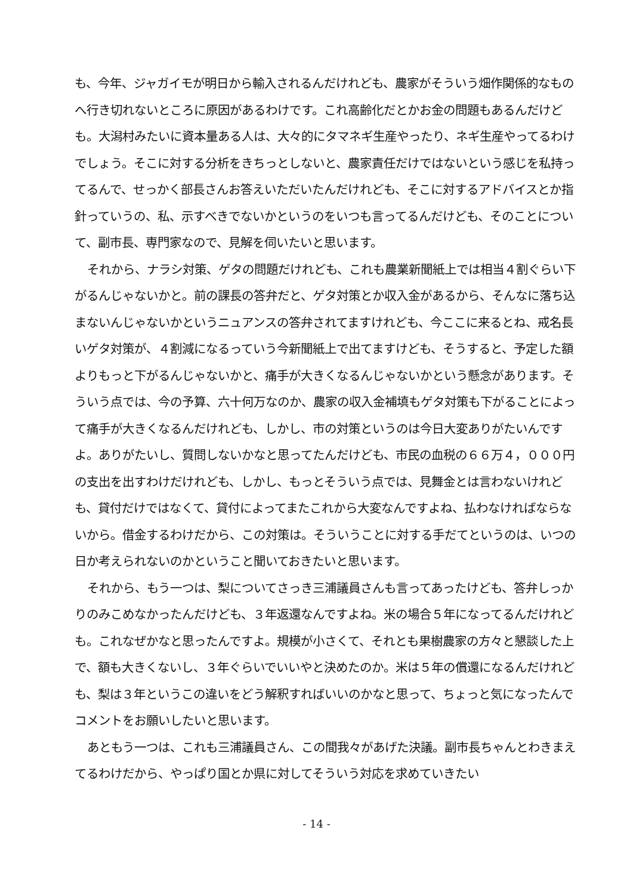も、今年、ジャガイモが明日から輸入されるんだけれども、農家がそういう畑作関係的なものへ行き切れないところに原因があるわけです。これ高齢化だとかお金の問題もあるんだけども。大潟村みたいに資本量ある人は、大々的にタマネギ生産やったり、ネギ生産やってるわけでしょう。そこに対する分析をきちっとしないと、農家責任だけではないという感じを私持ってるんで、せっかく部長さんお答えいただいたんだけれども、そこに対するアドバイスとか指針っていうの、私、示すべきでないかというのをいつも言ってるんだけども、そのことについて、副市長、専門家なので、見解を伺いたいと思います。
それから、ナラシ対策、ゲタの問題だけれども、これも農業新聞紙上では相当４割ぐらい下がるんじゃないかと。前の課長の答弁だと、ゲタ対策とか収入金があるから、そんなに落ち込まないんじゃないかというニュアンスの答弁されてますけれども、今ここに来るとね、戒名長いゲタ対策が、４割減になるっていう今新聞紙上で出てますけども、そうすると、予定した額よりもっと下がるんじゃないかと、痛手が大きくなるんじゃないかという懸念があります。そういう点では、今の予算、六十何万なのか、農家の収入金補填もゲタ対策も下がることによって痛手が大きくなるんだけれども、しかし、市の対策というのは今日大変ありがたいんですよ。ありがたいし、質問しないかなと思ってたんだけども、市民の血税の６６万４，０００円の支出を出すわけだけれども、しかし、もっとそういう点では、見舞金とは言わないけれども、貸付だけではなくて、貸付によってまたこれから大変なんですよね、払わなければならないから。借金するわけだから、この対策は。そういうことに対する手だてというのは、いつの日か考えられないのかということ聞いておきたいと思います。
それから、もう一つは、梨についてさっき三浦議員さんも言ってあったけども、答弁しっかりのみこめなかったんだけども、３年返還なんですよね。米の場合５年になってるんだけれども。これなぜかなと思ったんですよ。規模が小さくて、それとも果樹農家の方々と懇談した上で、額も大きくないし、３年ぐらいでいいやと決めたのか。米は５年の償還になるんだけれども、梨は３年というこの違いをどう解釈すればいいのかなと思って、ちょっと気になったんでコメントをお願いしたいと思います。
あともう一つは、これも三浦議員さん、この間我々があげた決議。副市長ちゃんとわきまえてるわけだから、やっぱり国とか県に対してそういう対応を求めていきたい
- 14 -